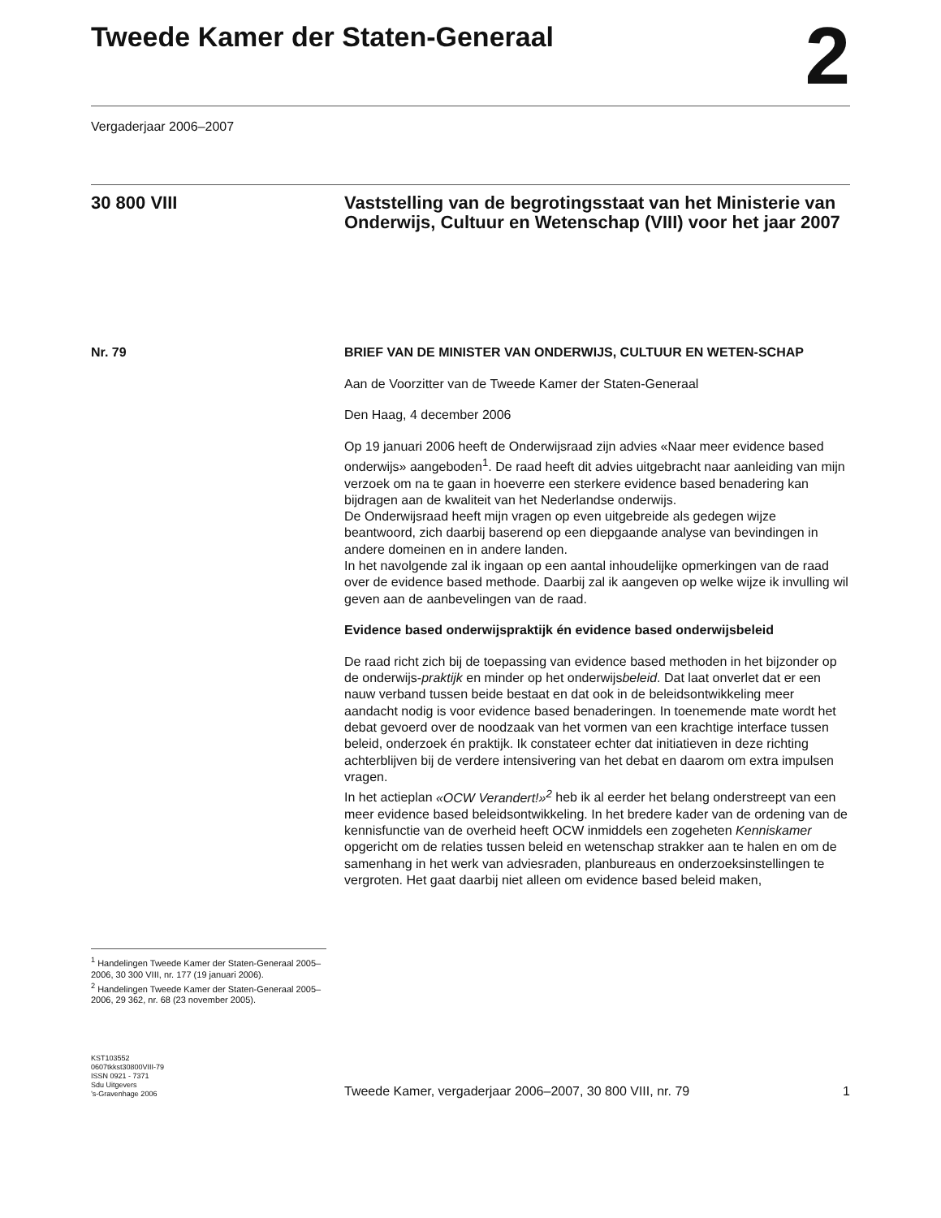Tweede Kamer der Staten-Generaal
2
Vergaderjaar 2006–2007
30 800 VIII Vaststelling van de begrotingsstaat van het Ministerie van Onderwijs, Cultuur en Wetenschap (VIII) voor het jaar 2007
Nr. 79
<sup>1</sup> Handelingen Tweede Kamer der Staten-Generaal 2005–2006, 30 300 VIII, nr. 177 (19 januari 2006).
<sup>2</sup> Handelingen Tweede Kamer der Staten-Generaal 2005–2006, 29 362, nr. 68 (23 november 2005).
BRIEF VAN DE MINISTER VAN ONDERWIJS, CULTUUR EN WETEN-SCHAP
Aan de Voorzitter van de Tweede Kamer der Staten-Generaal
Den Haag, 4 december 2006
Op 19 januari 2006 heeft de Onderwijsraad zijn advies «Naar meer evidence based onderwijs» aangeboden<sup>1</sup>. De raad heeft dit advies uitgebracht naar aanleiding van mijn verzoek om na te gaan in hoeverre een sterkere evidence based benadering kan bijdragen aan de kwaliteit van het Nederlandse onderwijs.
De Onderwijsraad heeft mijn vragen op even uitgebreide als gedegen wijze beantwoord, zich daarbij baserend op een diepgaande analyse van bevindingen in andere domeinen en in andere landen.
In het navolgende zal ik ingaan op een aantal inhoudelijke opmerkingen van de raad over de evidence based methode. Daarbij zal ik aangeven op welke wijze ik invulling wil geven aan de aanbevelingen van de raad.
Evidence based onderwijspraktijk én evidence based onderwijsbeleid
De raad richt zich bij de toepassing van evidence based methoden in het bijzonder op de onderwijs-praktijk en minder op het onderwijsbeleid. Dat laat onverlet dat er een nauw verband tussen beide bestaat en dat ook in de beleidsontwikkeling meer aandacht nodig is voor evidence based benaderingen. In toenemende mate wordt het debat gevoerd over de noodzaak van het vormen van een krachtige interface tussen beleid, onderzoek én praktijk. Ik constateer echter dat initiatieven in deze richting achterblijven bij de verdere intensivering van het debat en daarom om extra impulsen vragen.
In het actieplan «OCW Verandert!»<sup>2</sup> heb ik al eerder het belang onderstreept van een meer evidence based beleidsontwikkeling. In het bredere kader van de ordening van de kennisfunctie van de overheid heeft OCW inmiddels een zogeheten Kenniskamer opgericht om de relaties tussen beleid en wetenschap strakker aan te halen en om de samenhang in het werk van adviesraden, planbureaus en onderzoeksinstellingen te vergroten. Het gaat daarbij niet alleen om evidence based beleid maken,
KST103552
0607tkkst30800VIII-79
ISSN 0921 - 7371
Sdu Uitgevers
’s-Gravenhage 2006
Tweede Kamer, vergaderjaar 2006–2007, 30 800 VIII, nr. 79 1